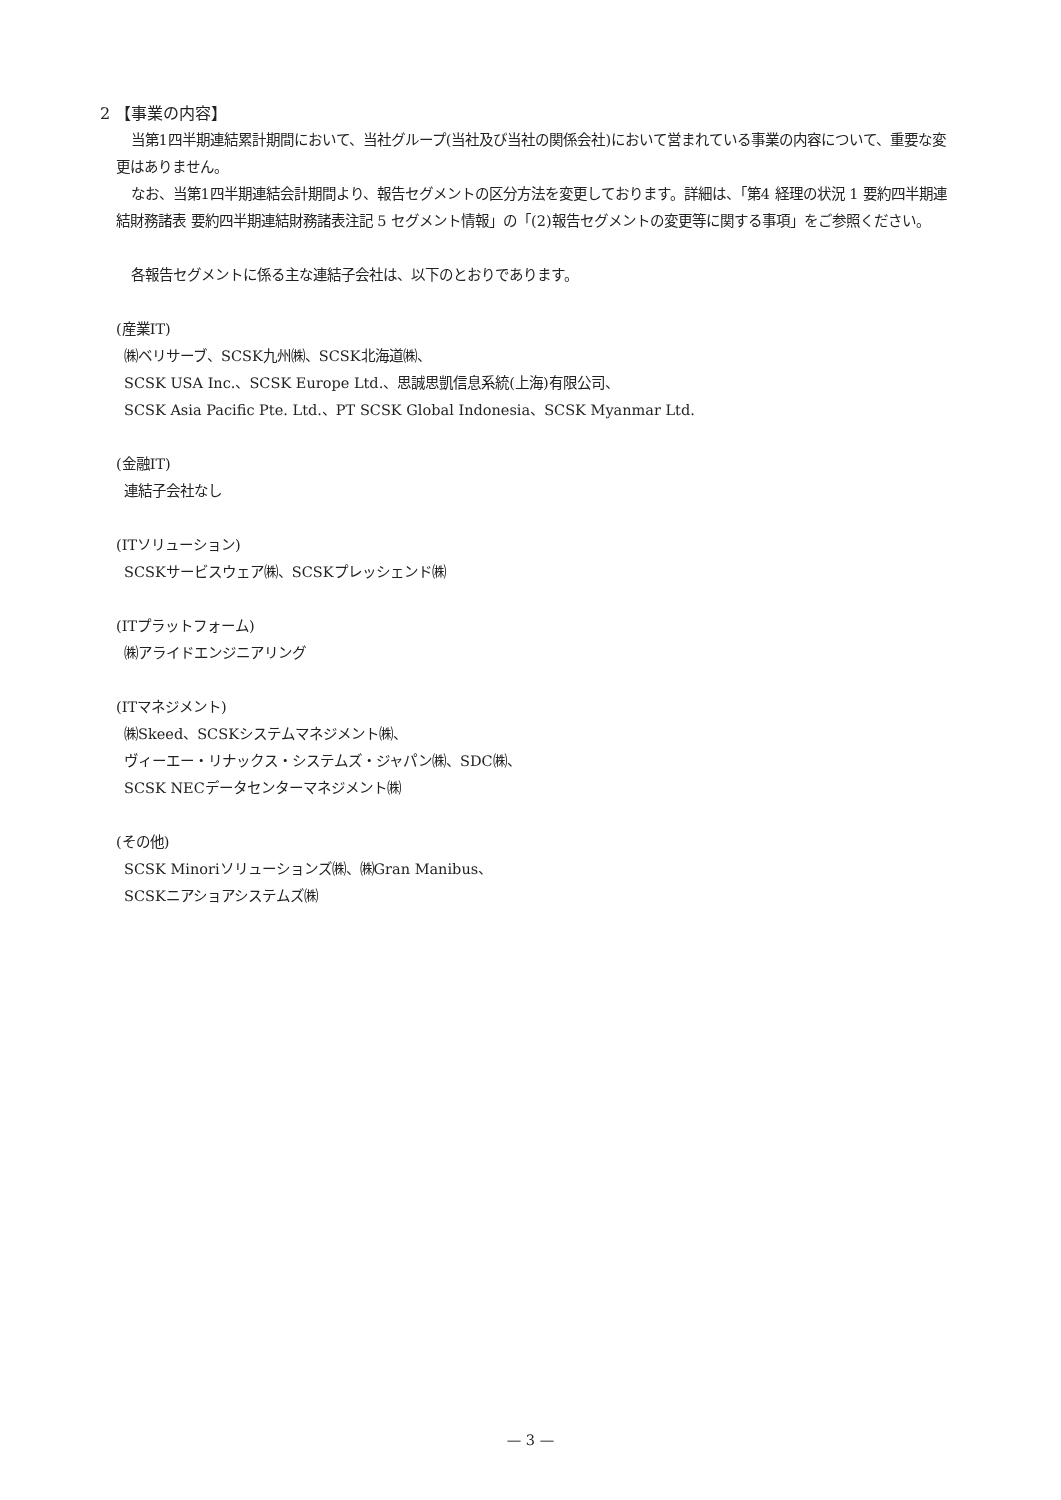2 【事業の内容】
当第1四半期連結累計期間において、当社グループ(当社及び当社の関係会社)において営まれている事業の内容について、重要な変更はありません。
なお、当第1四半期連結会計期間より、報告セグメントの区分方法を変更しております。詳細は、「第4 経理の状況 1 要約四半期連結財務諸表 要約四半期連結財務諸表注記 5 セグメント情報」の「(2)報告セグメントの変更等に関する事項」をご参照ください。
各報告セグメントに係る主な連結子会社は、以下のとおりであります。
(産業IT)
㈱ベリサーブ、SCSK九州㈱、SCSK北海道㈱、
SCSK USA Inc.、SCSK Europe Ltd.、思誠思凱信息系統(上海)有限公司、
SCSK Asia Pacific Pte. Ltd.、PT SCSK Global Indonesia、SCSK Myanmar Ltd.
(金融IT)
連結子会社なし
(ITソリューション)
SCSKサービスウェア㈱、SCSKプレッシェンド㈱
(ITプラットフォーム)
㈱アライドエンジニアリング
(ITマネジメント)
㈱Skeed、SCSKシステムマネジメント㈱、
ヴィーエー・リナックス・システムズ・ジャパン㈱、SDC㈱、
SCSK NECデータセンターマネジメント㈱
(その他)
SCSK Minoriソリューションズ㈱、㈱Gran Manibus、
SCSKニアショアシステムズ㈱
— 3 —